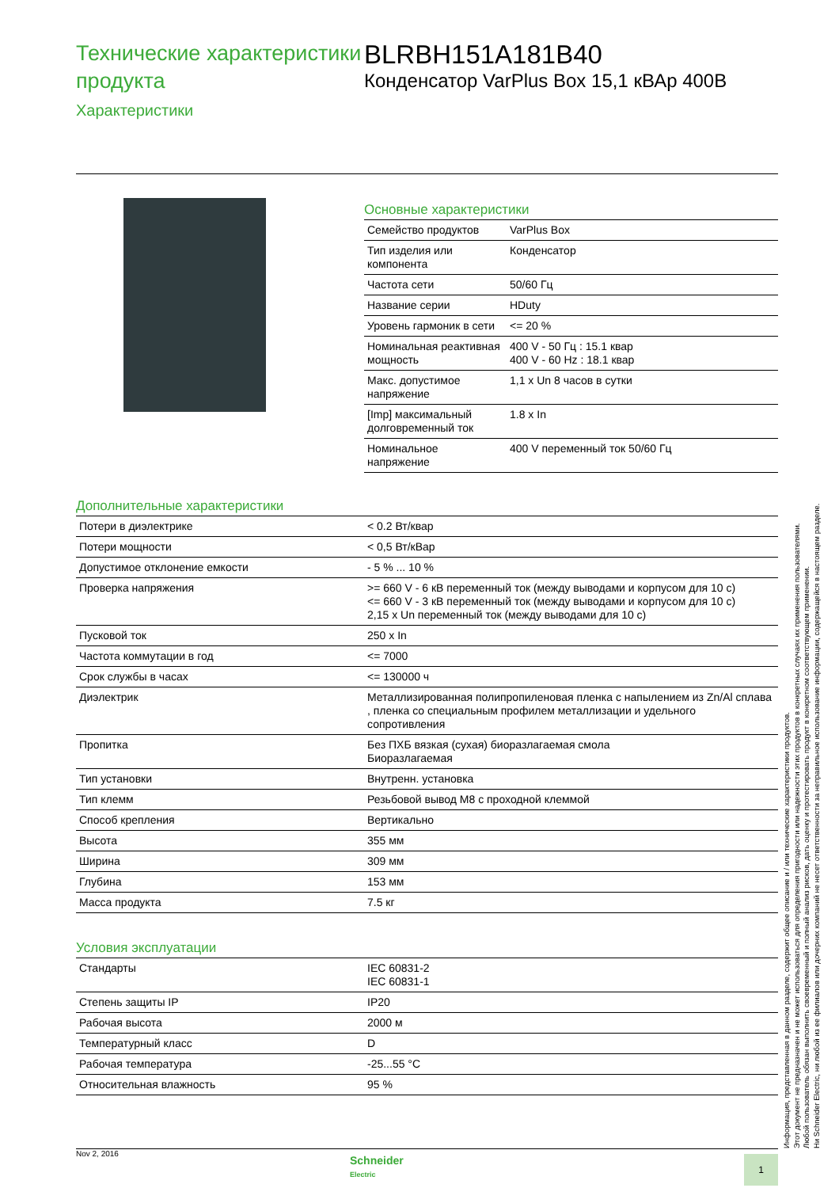Технические характеристики продукта
Характеристики
BLRBH151A181B40
Конденсатор VarPlus Box 15,1 кВАр 400В
Основные характеристики
| Семейство продуктов | VarPlus Box |
| Тип изделия или компонента | Конденсатор |
| Частота сети | 50/60 Гц |
| Название серии | HDuty |
| Уровень гармоник в сети | <= 20 % |
| Номинальная реактивная мощность | 400 V - 50 Гц : 15.1 квар 400 V - 60 Hz : 18.1 квар |
| Макс. допустимое напряжение | 1,1 x Un 8 часов в сутки |
| [Imp] максимальный долговременный ток | 1.8 x In |
| Номинальное напряжение | 400 V переменный ток 50/60 Гц |
Дополнительные характеристики
| Потери в диэлектрике | < 0.2 Вт/квар |
| Потери мощности | < 0,5 Вт/кВар |
| Допустимое отклонение емкости | - 5 % ... 10 % |
| Проверка напряжения | >= 660 V - 6 кВ переменный ток (между выводами и корпусом для 10 с) <= 660 V - 3 кВ переменный ток (между выводами и корпусом для 10 с) 2,15 x Un переменный ток (между выводами для 10 с) |
| Пусковой ток | 250 x In |
| Частота коммутации в год | <= 7000 |
| Срок службы в часах | <= 130000 ч |
| Диэлектрик | Металлизированная полипропиленовая пленка с напылением из Zn/Al сплава , пленка со специальным профилем металлизации и удельного сопротивления |
| Пропитка | Без ПХБ вязкая (сухая) биоразлагаемая смола Биоразлагаемая |
| Тип установки | Внутренн. установка |
| Тип клемм | Резьбовой вывод M8 с проходной клеммой |
| Способ крепления | Вертикально |
| Высота | 355 мм |
| Ширина | 309 мм |
| Глубина | 153 мм |
| Масса продукта | 7.5 кг |
Условия эксплуатации
| Стандарты | IEC 60831-2 IEC 60831-1 |
| Степень защиты IP | IP20 |
| Рабочая высота | 2000 м |
| Температурный класс | D |
| Рабочая температура | -25...55 °C |
| Относительная влажность | 95 % |
Информация, представленная в данном разделе, содержит общее описание и / или технические характеристики продуктов.
Этот документ не предназначен и не может использоваться для определения пригодности или надежности этих продуктов в конкретных случаях их применения пользователями.
Любой пользователь обязан выполнить своевременный и полный анализ рисков, дать оценку и протестировать продукт в конкретном соответствующем применении.
Ни Schneider Electric, ни любой из ее филиалов или дочерних компаний не несет ответственности за неправильное использование информации, содержащейся в настоящем разделе.
Nov 2, 2016
Schneider
Electric
1